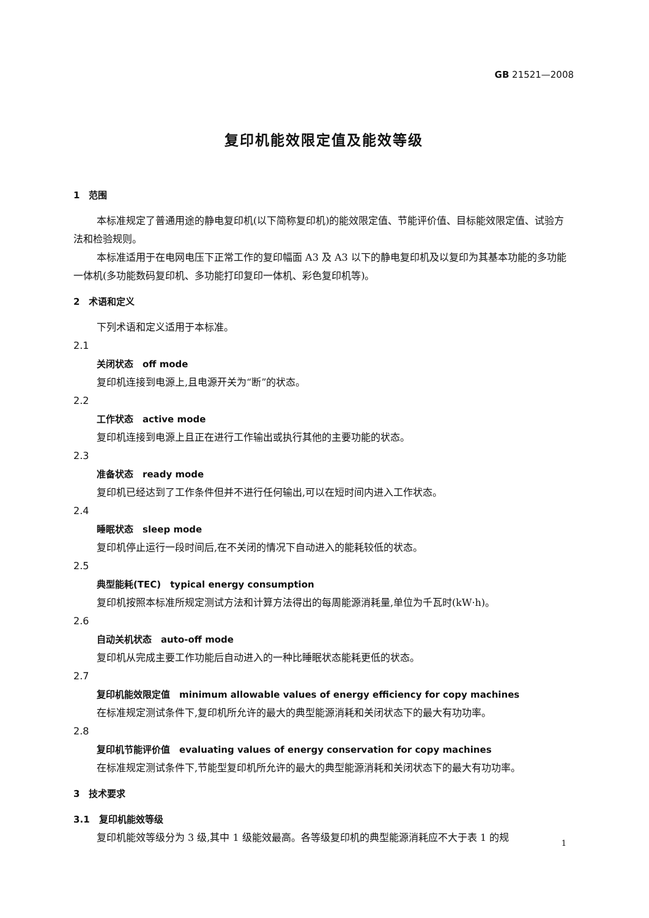GB 21521—2008
复印机能效限定值及能效等级
1　范围
本标准规定了普通用途的静电复印机(以下简称复印机)的能效限定值、节能评价值、目标能效限定值、试验方法和检验规则。
本标准适用于在电网电压下正常工作的复印幅面 A3 及 A3 以下的静电复印机及以复印为其基本功能的多功能一体机(多功能数码复印机、多功能打印复印一体机、彩色复印机等)。
2　术语和定义
下列术语和定义适用于本标准。
2.1
关闭状态　off mode
复印机连接到电源上,且电源开关为“断”的状态。
2.2
工作状态　active mode
复印机连接到电源上且正在进行工作输出或执行其他的主要功能的状态。
2.3
准备状态　ready mode
复印机已经达到了工作条件但并不进行任何输出,可以在短时间内进入工作状态。
2.4
睡眠状态　sleep mode
复印机停止运行一段时间后,在不关闭的情况下自动进入的能耗较低的状态。
2.5
典型能耗(TEC)　typical energy consumption
复印机按照本标准所规定测试方法和计算方法得出的每周能源消耗量,单位为千瓦时(kW·h)。
2.6
自动关机状态　auto-off mode
复印机从完成主要工作功能后自动进入的一种比睡眠状态能耗更低的状态。
2.7
复印机能效限定值　minimum allowable values of energy efficiency for copy machines
在标准规定测试条件下,复印机所允许的最大的典型能源消耗和关闭状态下的最大有功功率。
2.8
复印机节能评价值　evaluating values of energy conservation for copy machines
在标准规定测试条件下,节能型复印机所允许的最大的典型能源消耗和关闭状态下的最大有功功率。
3　技术要求
3.1　复印机能效等级
复印机能效等级分为 3 级,其中 1 级能效最高。各等级复印机的典型能源消耗应不大于表 1 的规
1